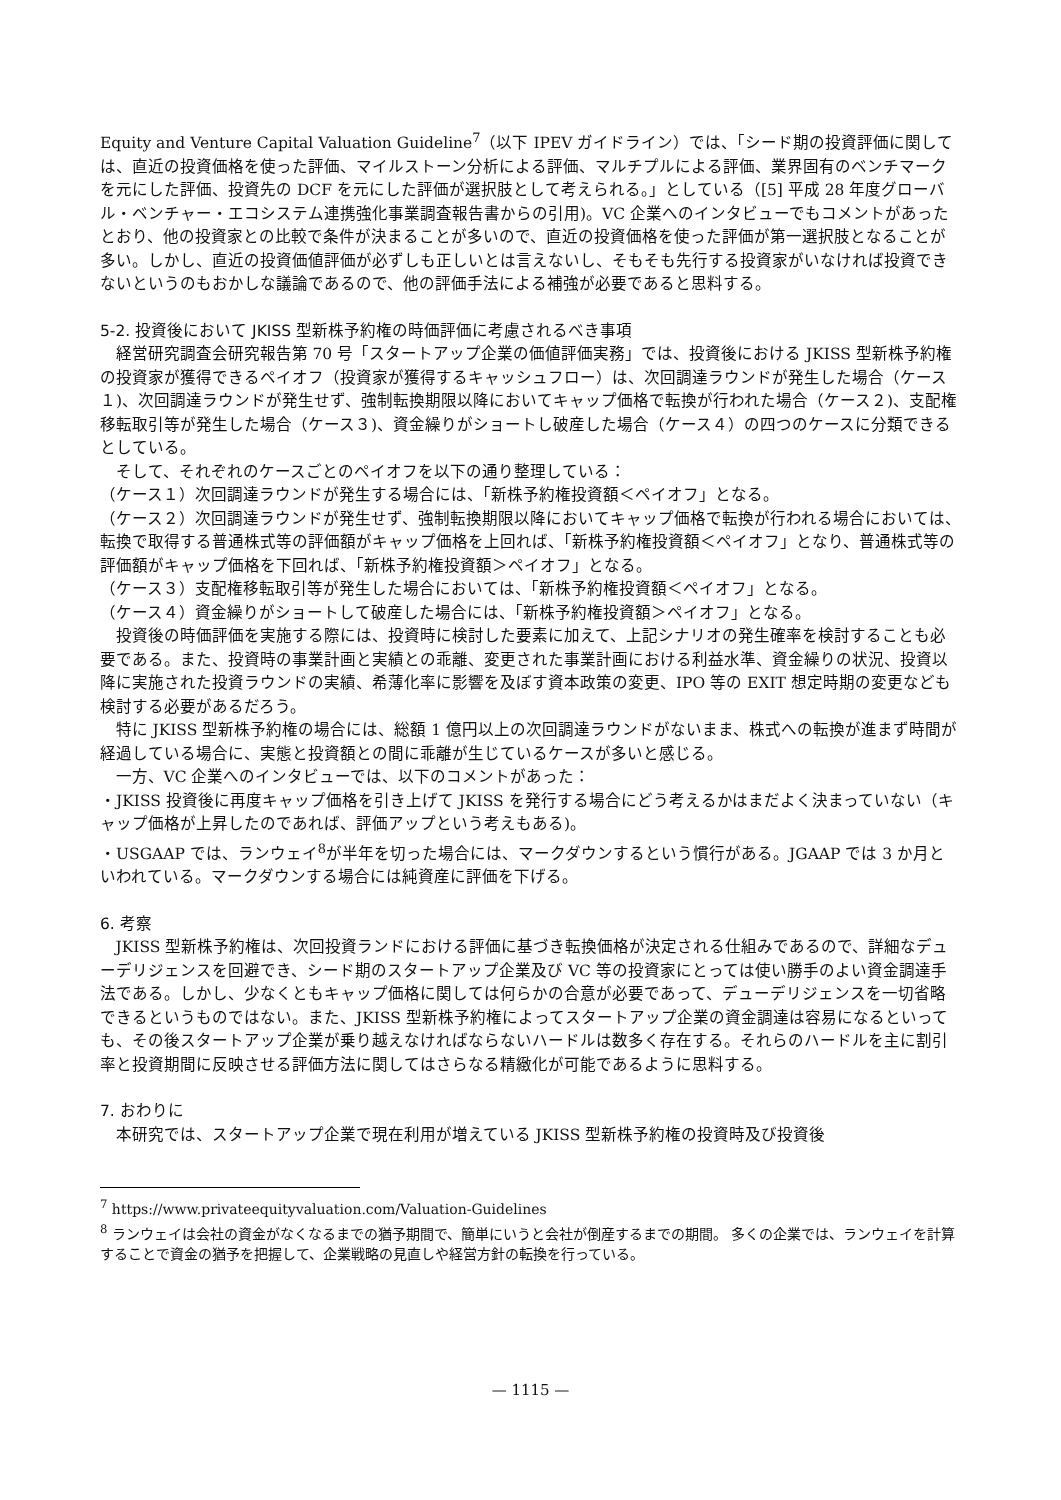Equity and Venture Capital Valuation Guideline<sup>7</sup>（以下 IPEV ガイドライン）では、「シード期の投資評価に関しては、直近の投資価格を使った評価、マイルストーン分析による評価、マルチプルによる評価、業界固有のベンチマークを元にした評価、投資先の DCF を元にした評価が選択肢として考えられる。」としている（[5] 平成 28 年度グローバル・ベンチャー・エコシステム連携強化事業調査報告書からの引用)。VC 企業へのインタビューでもコメントがあったとおり、他の投資家との比較で条件が決まることが多いので、直近の投資価格を使った評価が第一選択肢となることが多い。しかし、直近の投資価値評価が必ずしも正しいとは言えないし、そもそも先行する投資家がいなければ投資できないというのもおかしな議論であるので、他の評価手法による補強が必要であると思料する。
5-2. 投資後において JKISS 型新株予約権の時価評価に考慮されるべき事項
経営研究調査会研究報告第 70 号「スタートアップ企業の価値評価実務」では、投資後における JKISS 型新株予約権の投資家が獲得できるペイオフ（投資家が獲得するキャッシュフロー）は、次回調達ラウンドが発生した場合（ケース１)、次回調達ラウンドが発生せず、強制転換期限以降においてキャップ価格で転換が行われた場合（ケース２)、支配権移転取引等が発生した場合（ケース３)、資金繰りがショートし破産した場合（ケース４）の四つのケースに分類できるとしている。
そして、それぞれのケースごとのペイオフを以下の通り整理している：
（ケース１）次回調達ラウンドが発生する場合には、「新株予約権投資額＜ペイオフ」となる。
（ケース２）次回調達ラウンドが発生せず、強制転換期限以降においてキャップ価格で転換が行われる場合においては、転換で取得する普通株式等の評価額がキャップ価格を上回れば、「新株予約権投資額＜ペイオフ」となり、普通株式等の評価額がキャップ価格を下回れば、「新株予約権投資額＞ペイオフ」となる。
（ケース３）支配権移転取引等が発生した場合においては、「新株予約権投資額＜ペイオフ」となる。
（ケース４）資金繰りがショートして破産した場合には、「新株予約権投資額＞ペイオフ」となる。
投資後の時価評価を実施する際には、投資時に検討した要素に加えて、上記シナリオの発生確率を検討することも必要である。また、投資時の事業計画と実績との乖離、変更された事業計画における利益水準、資金繰りの状況、投資以降に実施された投資ラウンドの実績、希薄化率に影響を及ぼす資本政策の変更、IPO 等の EXIT 想定時期の変更なども検討する必要があるだろう。
特に JKISS 型新株予約権の場合には、総額 1 億円以上の次回調達ラウンドがないまま、株式への転換が進まず時間が経過している場合に、実態と投資額との間に乖離が生じているケースが多いと感じる。
一方、VC 企業へのインタビューでは、以下のコメントがあった：
・JKISS 投資後に再度キャップ価格を引き上げて JKISS を発行する場合にどう考えるかはまだよく決まっていない（キャップ価格が上昇したのであれば、評価アップという考えもある)。
・USGAAP では、ランウェイ<sup>8</sup>が半年を切った場合には、マークダウンするという慣行がある。JGAAP では 3 か月といわれている。マークダウンする場合には純資産に評価を下げる。
6. 考察
JKISS 型新株予約権は、次回投資ランドにおける評価に基づき転換価格が決定される仕組みであるので、詳細なデューデリジェンスを回避でき、シード期のスタートアップ企業及び VC 等の投資家にとっては使い勝手のよい資金調達手法である。しかし、少なくともキャップ価格に関しては何らかの合意が必要であって、デューデリジェンスを一切省略できるというものではない。また、JKISS 型新株予約権によってスタートアップ企業の資金調達は容易になるといっても、その後スタートアップ企業が乗り越えなければならないハードルは数多く存在する。それらのハードルを主に割引率と投資期間に反映させる評価方法に関してはさらなる精緻化が可能であるように思料する。
7. おわりに
本研究では、スタートアップ企業で現在利用が増えている JKISS 型新株予約権の投資時及び投資後
<sup>7</sup> https://www.privateequityvaluation.com/Valuation-Guidelines
<sup>8</sup> ランウェイは会社の資金がなくなるまでの猶予期間で、簡単にいうと会社が倒産するまでの期間。 多くの企業では、ランウェイを計算することで資金の猶予を把握して、企業戦略の見直しや経営方針の転換を行っている。
— 1115 —